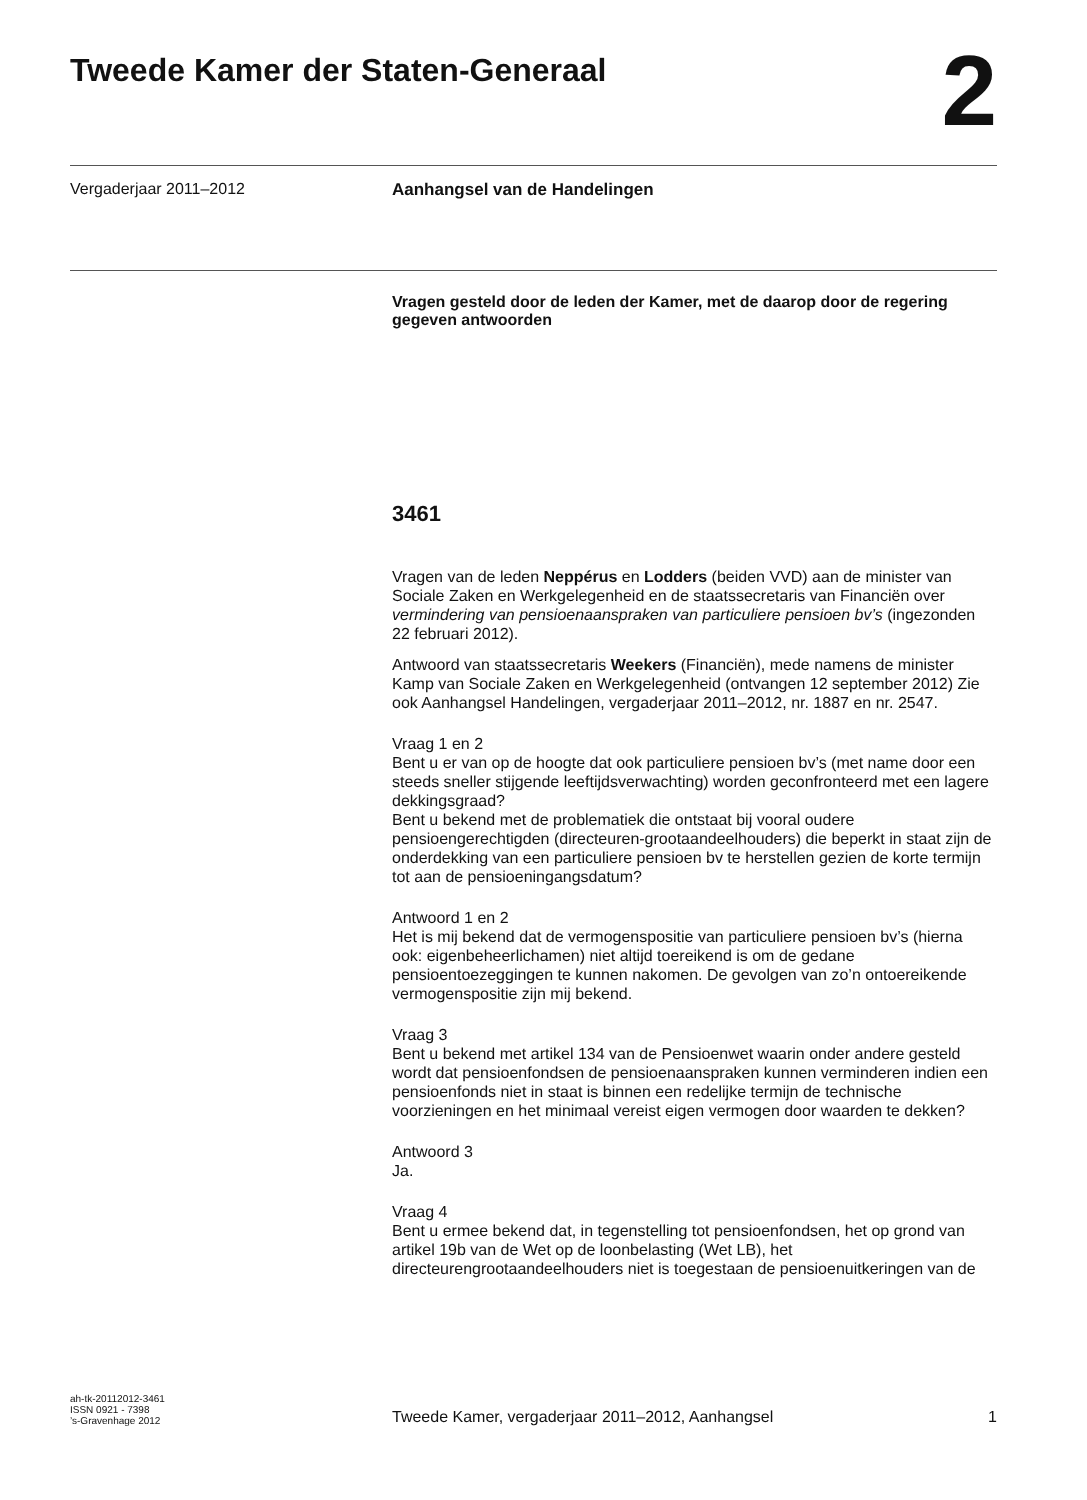Tweede Kamer der Staten-Generaal
2
Vergaderjaar 2011–2012
Aanhangsel van de Handelingen
Vragen gesteld door de leden der Kamer, met de daarop door de regering gegeven antwoorden
3461
Vragen van de leden Neppérus en Lodders (beiden VVD) aan de minister van Sociale Zaken en Werkgelegenheid en de staatssecretaris van Financiën over vermindering van pensioenaanspraken van particuliere pensioen bv’s (ingezonden 22 februari 2012).
Antwoord van staatssecretaris Weekers (Financiën), mede namens de minister Kamp van Sociale Zaken en Werkgelegenheid (ontvangen 12 september 2012) Zie ook Aanhangsel Handelingen, vergaderjaar 2011–2012, nr. 1887 en nr. 2547.
Vraag 1 en 2
Bent u er van op de hoogte dat ook particuliere pensioen bv’s (met name door een steeds sneller stijgende leeftijdsverwachting) worden geconfronteerd met een lagere dekkingsgraad?
Bent u bekend met de problematiek die ontstaat bij vooral oudere pensioengerechtigden (directeuren-grootaandeelhouders) die beperkt in staat zijn de onderdekking van een particuliere pensioen bv te herstellen gezien de korte termijn tot aan de pensioeningangsdatum?
Antwoord 1 en 2
Het is mij bekend dat de vermogenspositie van particuliere pensioen bv’s (hierna ook: eigenbeheerlichamen) niet altijd toereikend is om de gedane pensioentoezeggingen te kunnen nakomen. De gevolgen van zo’n ontoereikende vermogenspositie zijn mij bekend.
Vraag 3
Bent u bekend met artikel 134 van de Pensioenwet waarin onder andere gesteld wordt dat pensioenfondsen de pensioenaanspraken kunnen verminderen indien een pensioenfonds niet in staat is binnen een redelijke termijn de technische voorzieningen en het minimaal vereist eigen vermogen door waarden te dekken?
Antwoord 3
Ja.
Vraag 4
Bent u ermee bekend dat, in tegenstelling tot pensioenfondsen, het op grond van artikel 19b van de Wet op de loonbelasting (Wet LB), het directeurengrootaandeelhouders niet is toegestaan de pensioenuitkeringen van de
ah-tk-20112012-3461
ISSN 0921 - 7398
’s-Gravenhage 2012
Tweede Kamer, vergaderjaar 2011–2012, Aanhangsel
1